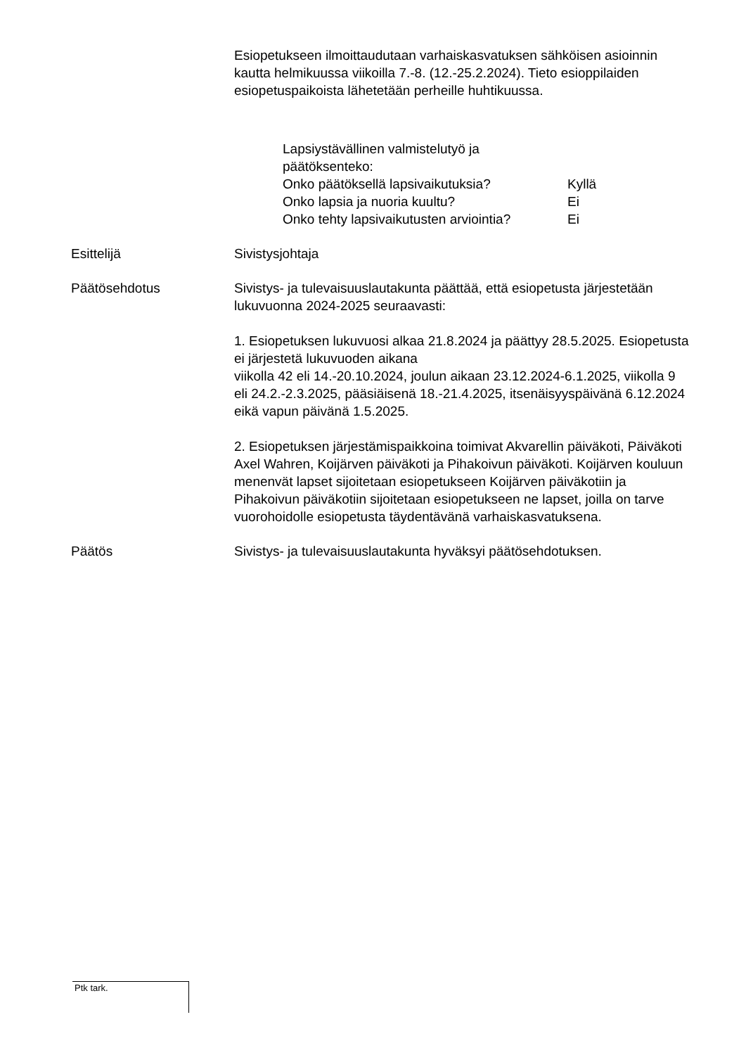Esiopetukseen ilmoittaudutaan varhaiskasvatuksen sähköisen asioinnin kautta helmikuussa viikoilla 7.-8. (12.-25.2.2024). Tieto esioppilaiden esiopetuspaikoista lähetetään perheille huhtikuussa.
Lapsiystävällinen valmistelutyö ja päätöksenteko:
Onko päätöksellä lapsivaikutuksia? Kyllä
Onko lapsia ja nuoria kuultu? Ei
Onko tehty lapsivaikutusten arviointia? Ei
Esittelijä Sivistysjohtaja
Päätösehdotus Sivistys- ja tulevaisuuslautakunta päättää, että esiopetusta järjestetään lukuvuonna 2024-2025 seuraavasti:
1. Esiopetuksen lukuvuosi alkaa 21.8.2024 ja päättyy 28.5.2025. Esiopetusta ei järjestetä lukuvuoden aikana
viikolla 42 eli 14.-20.10.2024, joulun aikaan 23.12.2024-6.1.2025, viikolla 9 eli 24.2.-2.3.2025, pääsiäisenä 18.-21.4.2025, itsenäisyyspäivänä 6.12.2024 eikä vapun päivänä 1.5.2025.
2. Esiopetuksen järjestämispaikkoina toimivat Akvarellin päiväkoti, Päiväkoti Axel Wahren, Koijärven päiväkoti ja Pihakoivun päiväkoti. Koijärven kouluun menenvät lapset sijoitetaan esiopetukseen Koijärven päiväkotiin ja Pihakoivun päiväkotiin sijoitetaan esiopetukseen ne lapset, joilla on tarve vuorohoidolle esiopetusta täydentävänä varhaiskasvatuksena.
Päätös Sivistys- ja tulevaisuuslautakunta hyväksyi päätösehdotuksen.
Ptk tark.